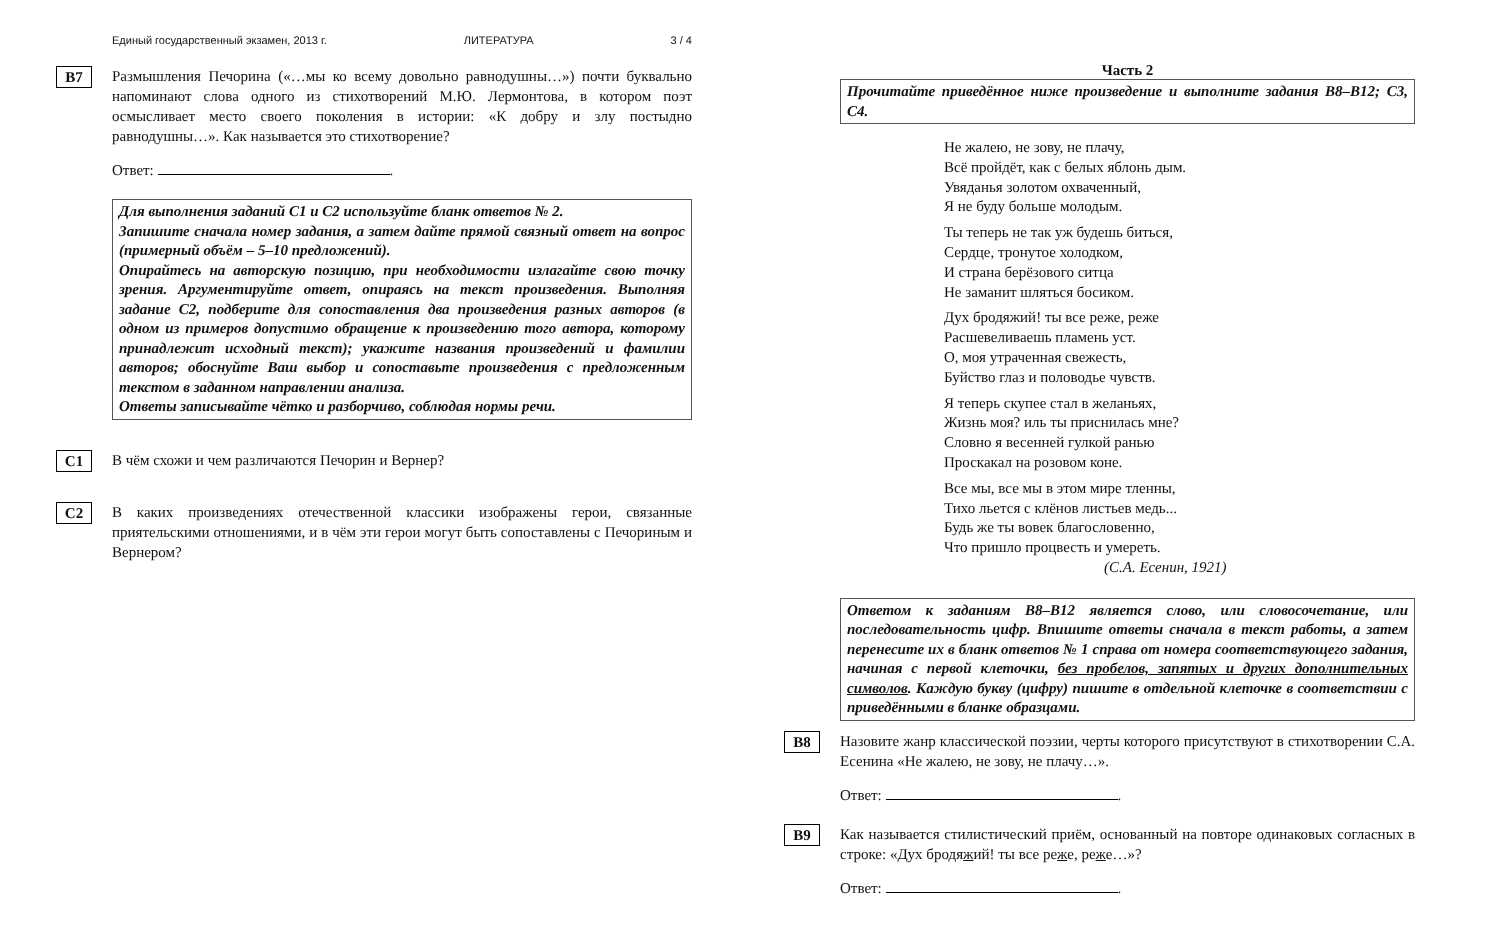Единый государственный экзамен, 2013 г. ЛИТЕРАТУРА 3 / 4
B7
Размышления Печорина («…мы ко всему довольно равнодушны…») почти буквально напоминают слова одного из стихотворений М.Ю. Лермонтова, в котором поэт осмысливает место своего поколения в истории: «К добру и злу постыдно равнодушны…». Как называется это стихотворение?
Ответ: .
Для выполнения заданий С1 и С2 используйте бланк ответов № 2.
Запишите сначала номер задания, а затем дайте прямой связный ответ на вопрос (примерный объём – 5–10 предложений).
Опирайтесь на авторскую позицию, при необходимости излагайте свою точку зрения. Аргументируйте ответ, опираясь на текст произведения. Выполняя задание С2, подберите для сопоставления два произведения разных авторов (в одном из примеров допустимо обращение к произведению того автора, которому принадлежит исходный текст); укажите названия произведений и фамилии авторов; обоснуйте Ваш выбор и сопоставьте произведения с предложенным текстом в заданном направлении анализа.
Ответы записывайте чётко и разборчиво, соблюдая нормы речи.
C1
В чём схожи и чем различаются Печорин и Вернер?
C2
В каких произведениях отечественной классики изображены герои, связанные приятельскими отношениями, и в чём эти герои могут быть сопоставлены с Печориным и Вернером?
Часть 2
Прочитайте приведённое ниже произведение и выполните задания В8–В12; С3, С4.
Не жалею, не зову, не плачу,
Всё пройдёт, как с белых яблонь дым.
Увяданья золотом охваченный,
Я не буду больше молодым.
Ты теперь не так уж будешь биться,
Сердце, тронутое холодком,
И страна берёзового ситца
Не заманит шляться босиком.
Дух бродяжий! ты все реже, реже
Расшевеливаешь пламень уст.
О, моя утраченная свежесть,
Буйство глаз и половодье чувств.
Я теперь скупее стал в желаньях,
Жизнь моя? иль ты приснилась мне?
Словно я весенней гулкой ранью
Проскакал на розовом коне.
Все мы, все мы в этом мире тленны,
Тихо льется с клёнов листьев медь...
Будь же ты вовек благословенно,
Что пришло процвесть и умереть.
(С.А. Есенин, 1921)
Ответом к заданиям В8–В12 является слово, или словосочетание, или последовательность цифр. Впишите ответы сначала в текст работы, а затем перенесите их в бланк ответов № 1 справа от номера соответствующего задания, начиная с первой клеточки, без пробелов, запятых и других дополнительных символов. Каждую букву (цифру) пишите в отдельной клеточке в соответствии с приведёнными в бланке образцами.
B8
Назовите жанр классической поэзии, черты которого присутствуют в стихотворении С.А. Есенина «Не жалею, не зову, не плачу…».
Ответ: .
B9
Как называется стилистический приём, основанный на повторе одинаковых согласных в строке: «Дух бродяжий! ты все реже, реже…»?
Ответ: .